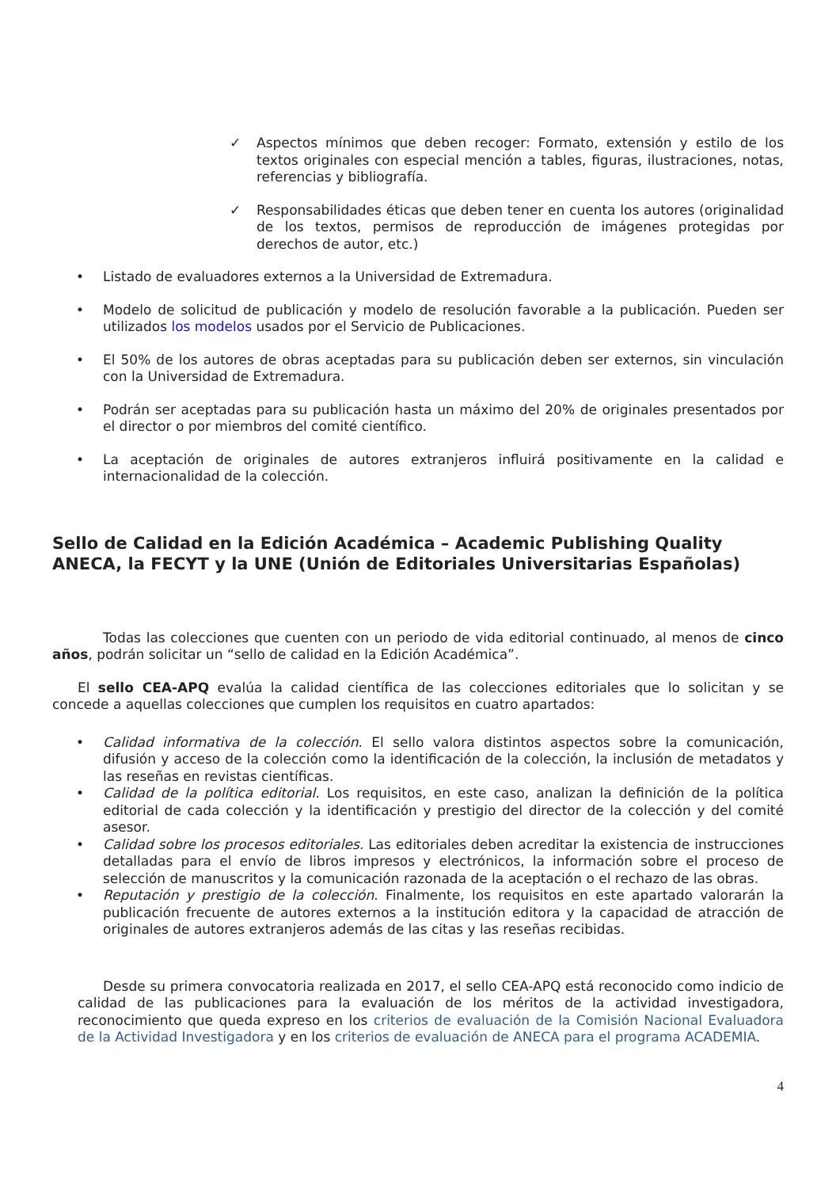✓ Aspectos mínimos que deben recoger: Formato, extensión y estilo de los textos originales con especial mención a tables, figuras, ilustraciones, notas, referencias y bibliografía.
✓ Responsabilidades éticas que deben tener en cuenta los autores (originalidad de los textos, permisos de reproducción de imágenes protegidas por derechos de autor, etc.)
• Listado de evaluadores externos a la Universidad de Extremadura.
• Modelo de solicitud de publicación y modelo de resolución favorable a la publicación. Pueden ser utilizados los modelos usados por el Servicio de Publicaciones.
• El 50% de los autores de obras aceptadas para su publicación deben ser externos, sin vinculación con la Universidad de Extremadura.
• Podrán ser aceptadas para su publicación hasta un máximo del 20% de originales presentados por el director o por miembros del comité científico.
• La aceptación de originales de autores extranjeros influirá positivamente en la calidad e internacionalidad de la colección.
Sello de Calidad en la Edición Académica – Academic Publishing Quality ANECA, la FECYT y la UNE (Unión de Editoriales Universitarias Españolas)
Todas las colecciones que cuenten con un periodo de vida editorial continuado, al menos de cinco años, podrán solicitar un “sello de calidad en la Edición Académica”.
El sello CEA-APQ evalúa la calidad científica de las colecciones editoriales que lo solicitan y se concede a aquellas colecciones que cumplen los requisitos en cuatro apartados:
• Calidad informativa de la colección. El sello valora distintos aspectos sobre la comunicación, difusión y acceso de la colección como la identificación de la colección, la inclusión de metadatos y las reseñas en revistas científicas.
• Calidad de la política editorial. Los requisitos, en este caso, analizan la definición de la política editorial de cada colección y la identificación y prestigio del director de la colección y del comité asesor.
• Calidad sobre los procesos editoriales. Las editoriales deben acreditar la existencia de instrucciones detalladas para el envío de libros impresos y electrónicos, la información sobre el proceso de selección de manuscritos y la comunicación razonada de la aceptación o el rechazo de las obras.
• Reputación y prestigio de la colección. Finalmente, los requisitos en este apartado valorarán la publicación frecuente de autores externos a la institución editora y la capacidad de atracción de originales de autores extranjeros además de las citas y las reseñas recibidas.
Desde su primera convocatoria realizada en 2017, el sello CEA-APQ está reconocido como indicio de calidad de las publicaciones para la evaluación de los méritos de la actividad investigadora, reconocimiento que queda expreso en los criterios de evaluación de la Comisión Nacional Evaluadora de la Actividad Investigadora y en los criterios de evaluación de ANECA para el programa ACADEMIA.
4